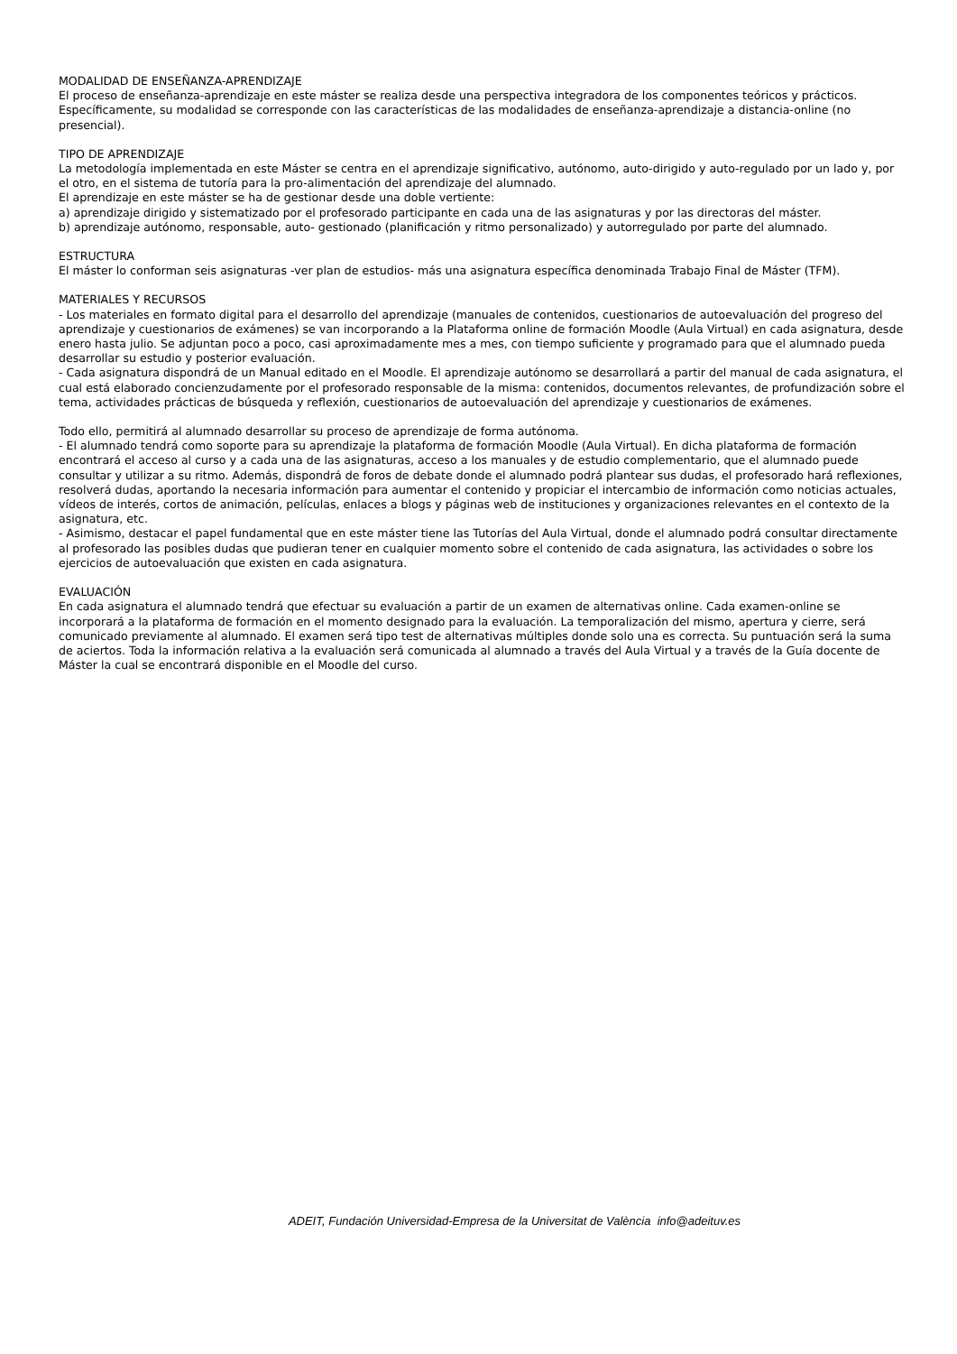MODALIDAD DE ENSEÑANZA-APRENDIZAJE
El proceso de enseñanza-aprendizaje en este máster se realiza desde una perspectiva integradora de los componentes teóricos y prácticos. Específicamente, su modalidad se corresponde con las características de las modalidades de enseñanza-aprendizaje a distancia-online (no presencial).
TIPO DE APRENDIZAJE
La metodología implementada en este Máster se centra en el aprendizaje significativo, autónomo, auto-dirigido y auto-regulado por un lado y, por el otro, en el sistema de tutoría para la pro-alimentación del aprendizaje del alumnado.
El aprendizaje en este máster se ha de gestionar desde una doble vertiente:
a) aprendizaje dirigido y sistematizado por el profesorado participante en cada una de las asignaturas y por las directoras del máster.
b) aprendizaje autónomo, responsable, auto- gestionado (planificación y ritmo personalizado) y autorregulado por parte del alumnado.
ESTRUCTURA
El máster lo conforman seis asignaturas -ver plan de estudios- más una asignatura específica denominada Trabajo Final de Máster (TFM).
MATERIALES Y RECURSOS
- Los materiales en formato digital para el desarrollo del aprendizaje (manuales de contenidos, cuestionarios de autoevaluación del progreso del aprendizaje y cuestionarios de exámenes) se van incorporando a la Plataforma online de formación Moodle (Aula Virtual) en cada asignatura, desde enero hasta julio. Se adjuntan poco a poco, casi aproximadamente mes a mes, con tiempo suficiente y programado para que el alumnado pueda desarrollar su estudio y posterior evaluación.
- Cada asignatura dispondrá de un Manual editado en el Moodle. El aprendizaje autónomo se desarrollará a partir del manual de cada asignatura, el cual está elaborado concienzudamente por el profesorado responsable de la misma: contenidos, documentos relevantes, de profundización sobre el tema, actividades prácticas de búsqueda y reflexión, cuestionarios de autoevaluación del aprendizaje y cuestionarios de exámenes.
Todo ello, permitirá al alumnado desarrollar su proceso de aprendizaje de forma autónoma.
- El alumnado tendrá como soporte para su aprendizaje la plataforma de formación Moodle (Aula Virtual). En dicha plataforma de formación encontrará el acceso al curso y a cada una de las asignaturas, acceso a los manuales y de estudio complementario, que el alumnado puede consultar y utilizar a su ritmo. Además, dispondrá de foros de debate donde el alumnado podrá plantear sus dudas, el profesorado hará reflexiones, resolverá dudas, aportando la necesaria información para aumentar el contenido y propiciar el intercambio de información como noticias actuales, vídeos de interés, cortos de animación, películas, enlaces a blogs y páginas web de instituciones y organizaciones relevantes en el contexto de la asignatura, etc.
- Asimismo, destacar el papel fundamental que en este máster tiene las Tutorías del Aula Virtual, donde el alumnado podrá consultar directamente al profesorado las posibles dudas que pudieran tener en cualquier momento sobre el contenido de cada asignatura, las actividades o sobre los ejercicios de autoevaluación que existen en cada asignatura.
EVALUACIÓN
En cada asignatura el alumnado tendrá que efectuar su evaluación a partir de un examen de alternativas online. Cada examen-online se incorporará a la plataforma de formación en el momento designado para la evaluación. La temporalización del mismo, apertura y cierre, será comunicado previamente al alumnado. El examen será tipo test de alternativas múltiples donde solo una es correcta. Su puntuación será la suma de aciertos. Toda la información relativa a la evaluación será comunicada al alumnado a través del Aula Virtual y a través de la Guía docente de Máster la cual se encontrará disponible en el Moodle del curso.
ADEIT, Fundación Universidad-Empresa de la Universitat de València info@adeituv.es